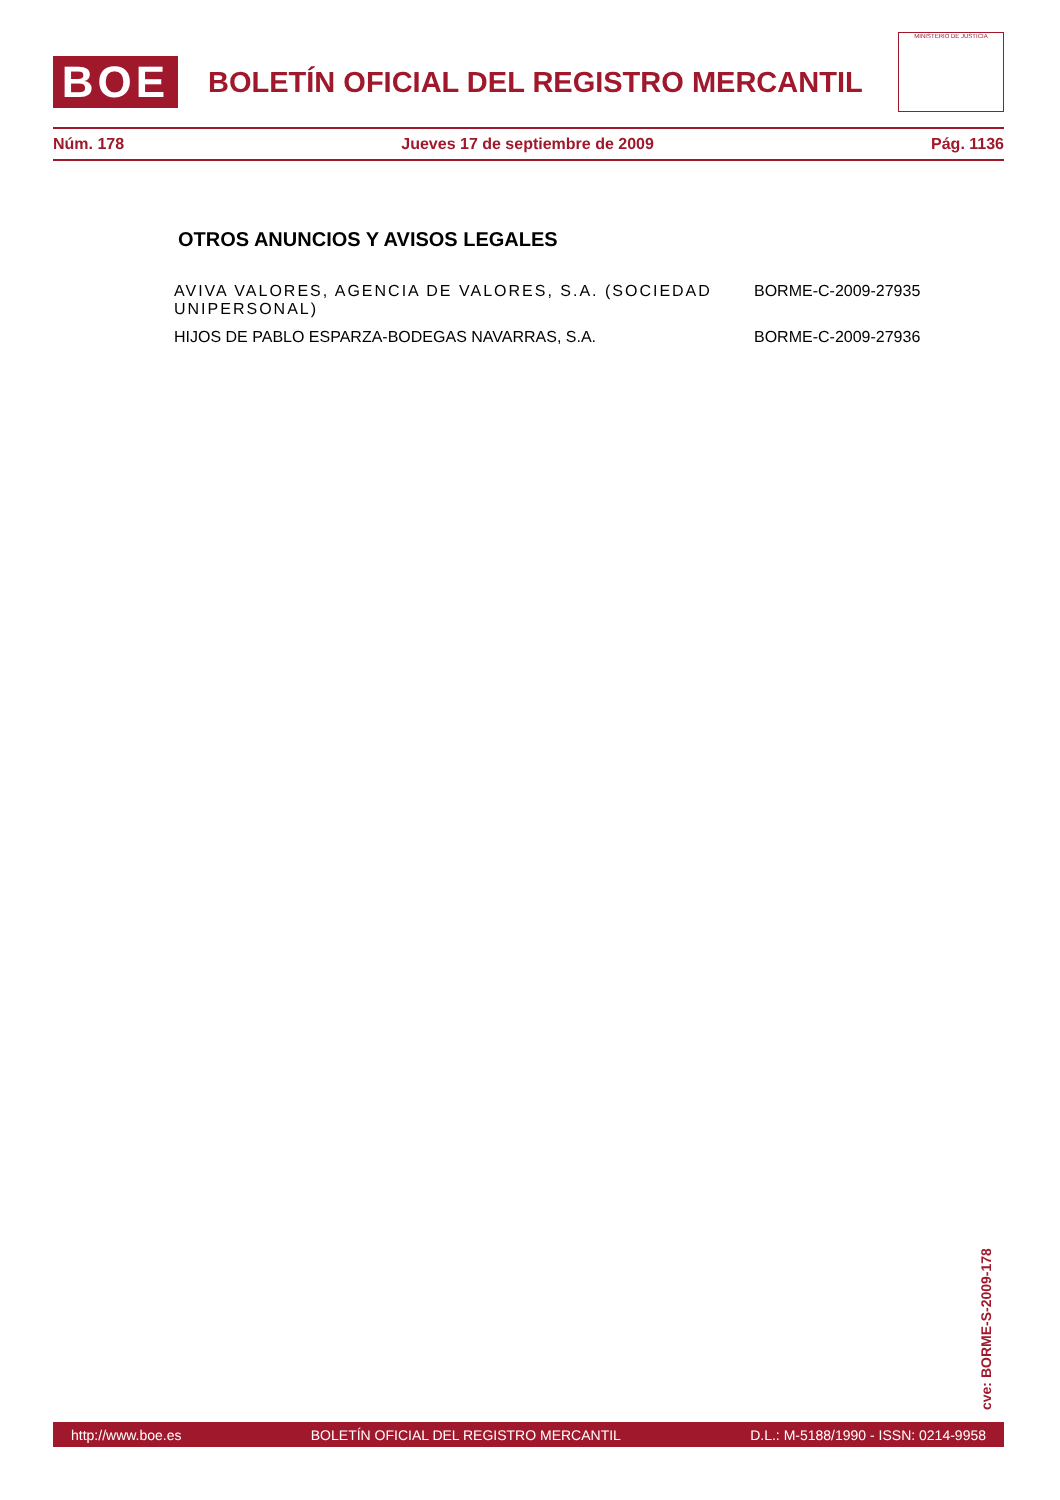BOE
BOLETÍN OFICIAL DEL REGISTRO MERCANTIL
MINISTERIO DE JUSTICIA
Núm. 178 Jueves 17 de septiembre de 2009 Pág. 1136
OTROS ANUNCIOS Y AVISOS LEGALES
| AVIVA VALORES, AGENCIA DE VALORES, S.A. (SOCIEDAD UNIPERSONAL) | BORME-C-2009-27935 |
| HIJOS DE PABLO ESPARZA-BODEGAS NAVARRAS, S.A. | BORME-C-2009-27936 |
cve: BORME-S-2009-178
http://www.boe.es BOLETÍN OFICIAL DEL REGISTRO MERCANTIL D.L.: M-5188/1990 - ISSN: 0214-9958